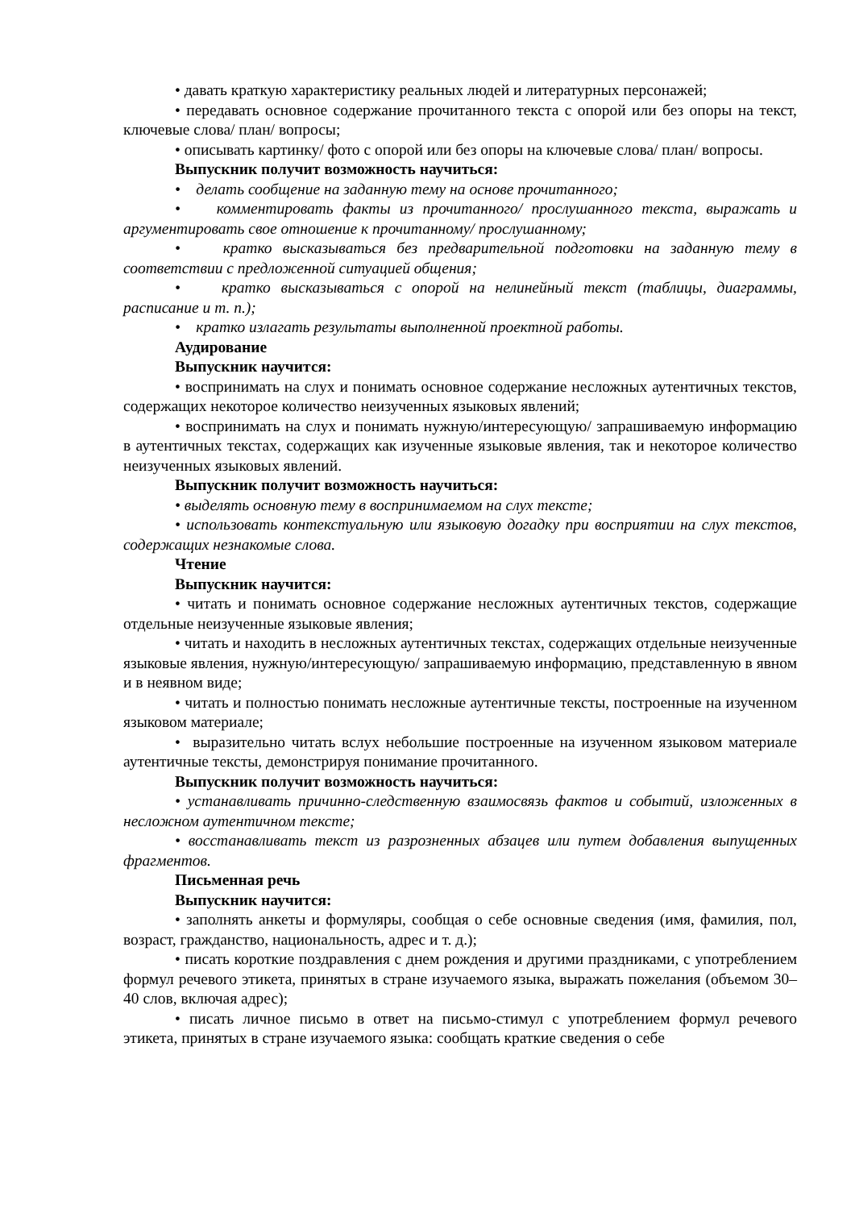• давать краткую характеристику реальных людей и литературных персонажей;
• передавать основное содержание прочитанного текста с опорой или без опоры на текст, ключевые слова/ план/ вопросы;
• описывать картинку/ фото с опорой или без опоры на ключевые слова/ план/ вопросы.
Выпускник получит возможность научиться:
• делать сообщение на заданную тему на основе прочитанного;
• комментировать факты из прочитанного/ прослушанного текста, выражать и аргументировать свое отношение к прочитанному/ прослушанному;
• кратко высказываться без предварительной подготовки на заданную тему в соответствии с предложенной ситуацией общения;
• кратко высказываться с опорой на нелинейный текст (таблицы, диаграммы, расписание и т. п.);
• кратко излагать результаты выполненной проектной работы.
Аудирование
Выпускник научится:
• воспринимать на слух и понимать основное содержание несложных аутентичных текстов, содержащих некоторое количество неизученных языковых явлений;
• воспринимать на слух и понимать нужную/интересующую/ запрашиваемую информацию в аутентичных текстах, содержащих как изученные языковые явления, так и некоторое количество неизученных языковых явлений.
Выпускник получит возможность научиться:
• выделять основную тему в воспринимаемом на слух тексте;
• использовать контекстуальную или языковую догадку при восприятии на слух текстов, содержащих незнакомые слова.
Чтение
Выпускник научится:
• читать и понимать основное содержание несложных аутентичных текстов, содержащие отдельные неизученные языковые явления;
• читать и находить в несложных аутентичных текстах, содержащих отдельные неизученные языковые явления, нужную/интересующую/ запрашиваемую информацию, представленную в явном и в неявном виде;
• читать и полностью понимать несложные аутентичные тексты, построенные на изученном языковом материале;
• выразительно читать вслух небольшие построенные на изученном языковом материале аутентичные тексты, демонстрируя понимание прочитанного.
Выпускник получит возможность научиться:
• устанавливать причинно-следственную взаимосвязь фактов и событий, изложенных в несложном аутентичном тексте;
• восстанавливать текст из разрозненных абзацев или путем добавления выпущенных фрагментов.
Письменная речь
Выпускник научится:
• заполнять анкеты и формуляры, сообщая о себе основные сведения (имя, фамилия, пол, возраст, гражданство, национальность, адрес и т. д.);
• писать короткие поздравления с днем рождения и другими праздниками, с употреблением формул речевого этикета, принятых в стране изучаемого языка, выражать пожелания (объемом 30–40 слов, включая адрес);
• писать личное письмо в ответ на письмо-стимул с употреблением формул речевого этикета, принятых в стране изучаемого языка: сообщать краткие сведения о себе